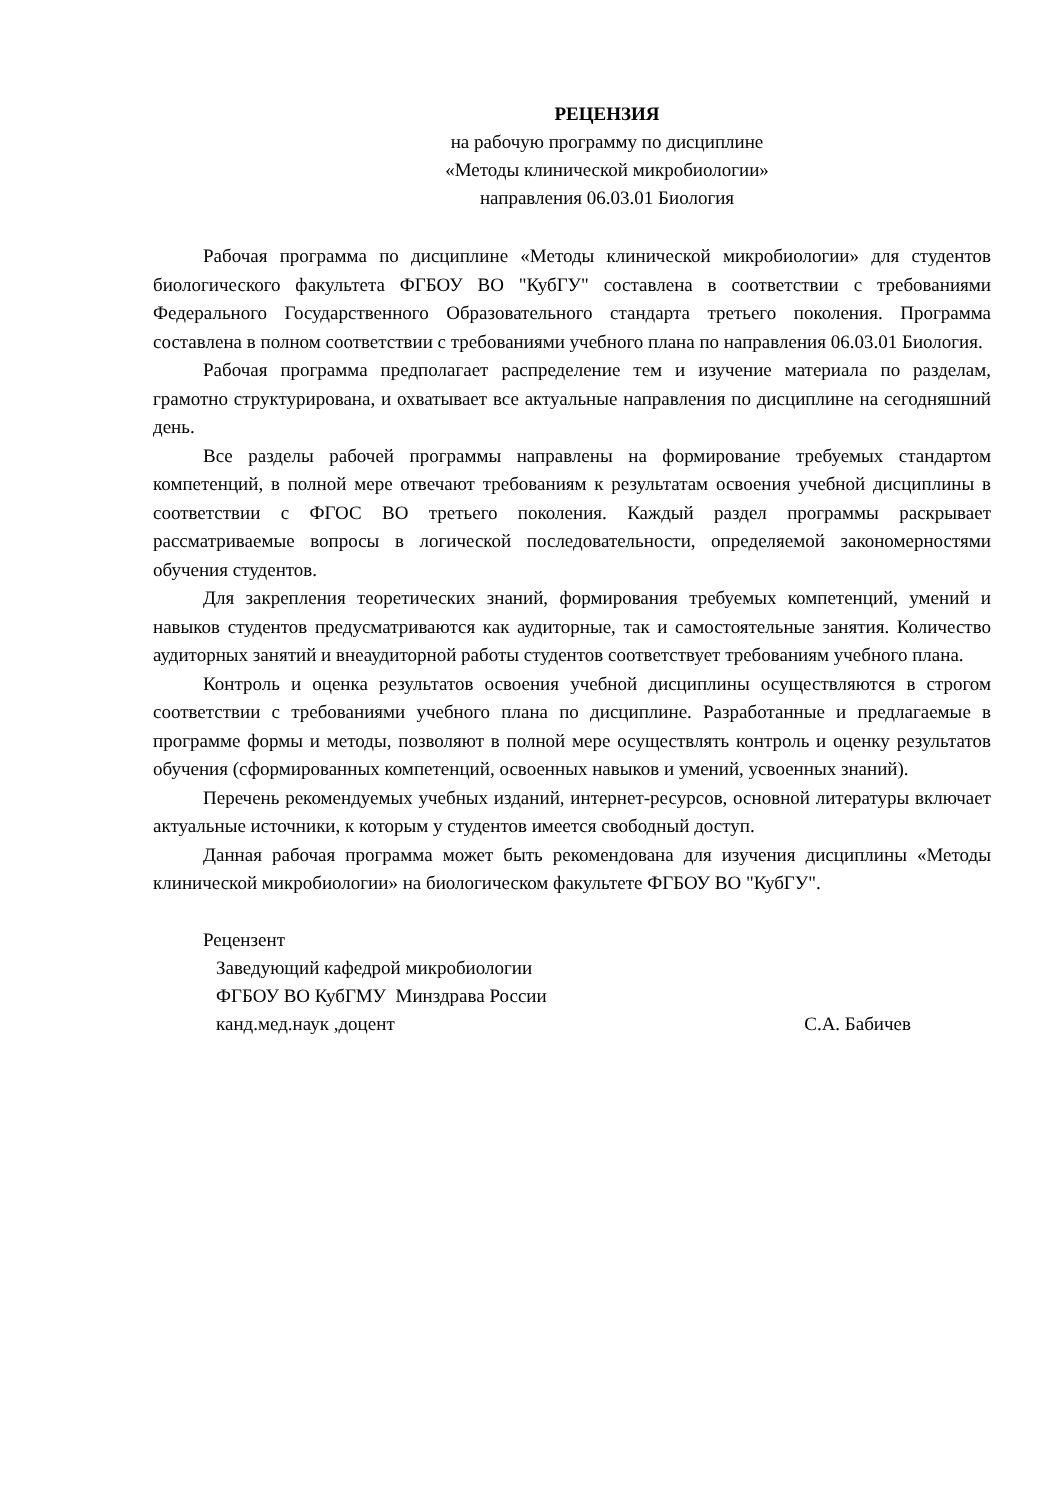РЕЦЕНЗИЯ
на рабочую программу по дисциплине
«Методы клинической микробиологии»
направления 06.03.01 Биология
Рабочая программа по дисциплине «Методы клинической микробиологии» для студентов биологического факультета ФГБОУ ВО "КубГУ" составлена в соответствии с требованиями Федерального Государственного Образовательного стандарта третьего поколения. Программа составлена в полном соответствии с требованиями учебного плана по направления 06.03.01 Биология.
Рабочая программа предполагает распределение тем и изучение материала по разделам, грамотно структурирована, и охватывает все актуальные направления по дисциплине на сегодняшний день.
Все разделы рабочей программы направлены на формирование требуемых стандартом компетенций, в полной мере отвечают требованиям к результатам освоения учебной дисциплины в соответствии с ФГОС ВО третьего поколения. Каждый раздел программы раскрывает рассматриваемые вопросы в логической последовательности, определяемой закономерностями обучения студентов.
Для закрепления теоретических знаний, формирования требуемых компетенций, умений и навыков студентов предусматриваются как аудиторные, так и самостоятельные занятия. Количество аудиторных занятий и внеаудиторной работы студентов соответствует требованиям учебного плана.
Контроль и оценка результатов освоения учебной дисциплины осуществляются в строгом соответствии с требованиями учебного плана по дисциплине. Разработанные и предлагаемые в программе формы и методы, позволяют в полной мере осуществлять контроль и оценку результатов обучения (сформированных компетенций, освоенных навыков и умений, усвоенных знаний).
Перечень рекомендуемых учебных изданий, интернет-ресурсов, основной литературы включает актуальные источники, к которым у студентов имеется свободный доступ.
Данная рабочая программа может быть рекомендована для изучения дисциплины «Методы клинической микробиологии» на биологическом факультете ФГБОУ ВО "КубГУ".
Рецензент
Заведующий кафедрой микробиологии
ФГБОУ ВО КубГМУ Минздрава России
канд.мед.наук ,доцент С.А. Бабичев